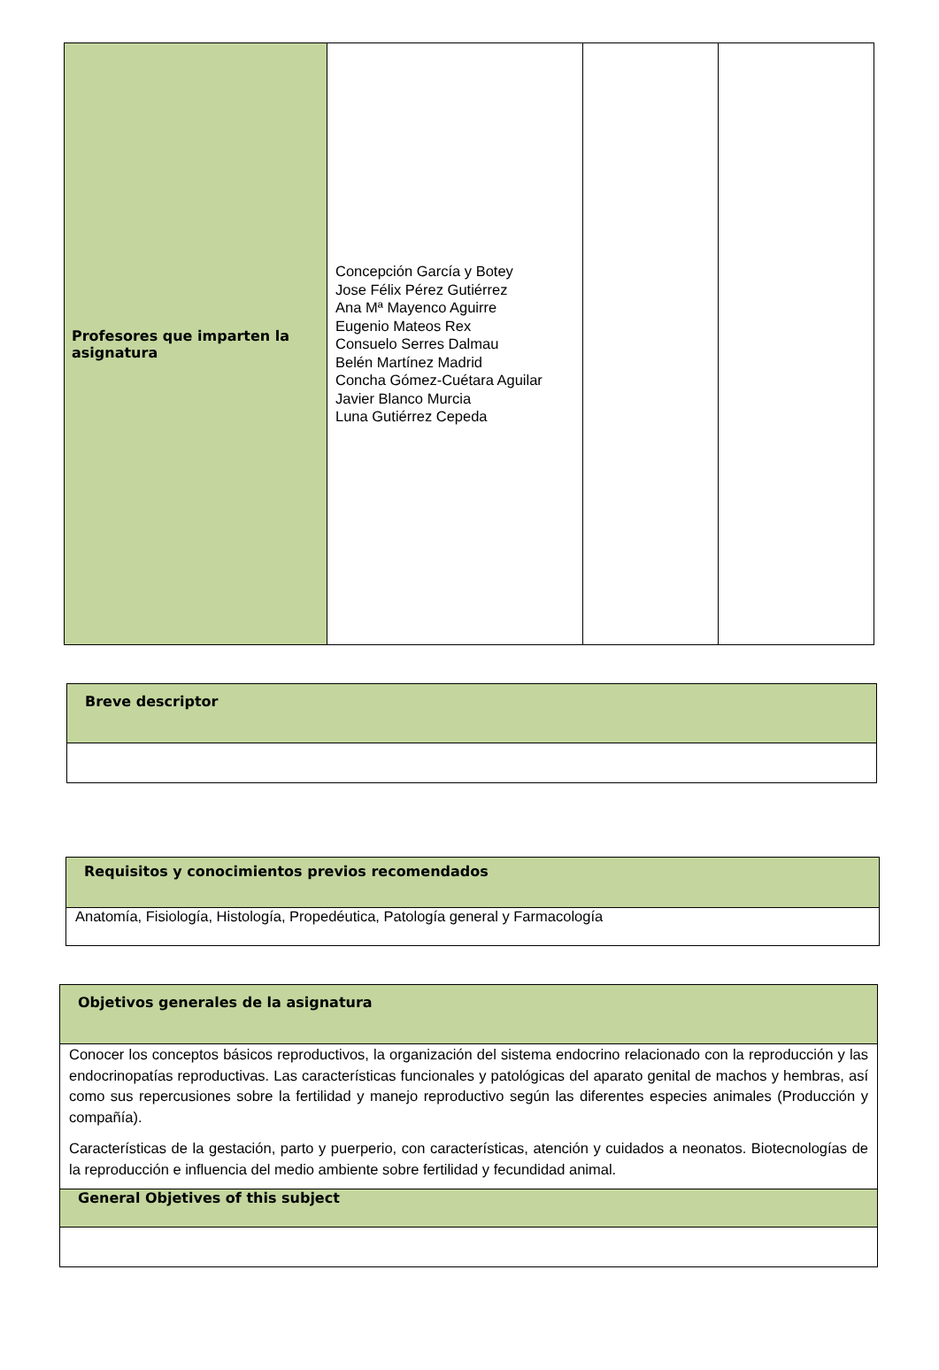| Profesores que imparten la asignatura | Concepción García y Botey Jose Félix Pérez Gutiérrez Ana Mª Mayenco Aguirre Eugenio Mateos Rex Consuelo Serres Dalmau Belén Martínez Madrid Concha Gómez-Cuétara Aguilar Javier Blanco Murcia Luna Gutiérrez Cepeda | | |
| Breve descriptor |
| --- |
| Requisitos y conocimientos previos recomendados |
| --- |
| Anatomía, Fisiología, Histología, Propedéutica, Patología general y Farmacología |
| Objetivos generales de la asignatura |
| --- |
| Conocer los conceptos básicos reproductivos, la organización del sistema endocrino relacionado con la reproducción y las endocrinopatías reproductivas. Las características funcionales y patológicas del aparato genital de machos y hembras, así como sus repercusiones sobre la fertilidad y manejo reproductivo según las diferentes especies animales (Producción y compañía). Características de la gestación, parto y puerperio, con características, atención y cuidados a neonatos. Biotecnologías de la reproducción e influencia del medio ambiente sobre fertilidad y fecundidad animal. |
| General Objetives of this subject |